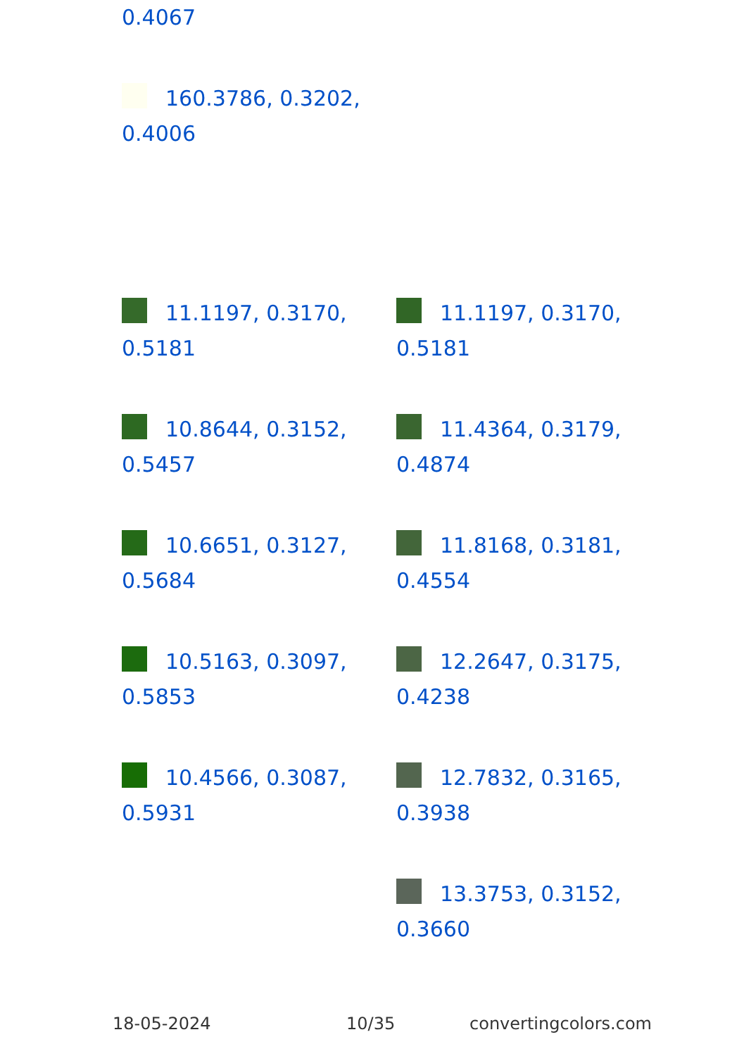0.4067
160.3786, 0.3202, 0.4006
11.1197, 0.3170, 0.5181
11.1197, 0.3170, 0.5181
10.8644, 0.3152, 0.5457
11.4364, 0.3179, 0.4874
10.6651, 0.3127, 0.5684
11.8168, 0.3181, 0.4554
10.5163, 0.3097, 0.5853
12.2647, 0.3175, 0.4238
10.4566, 0.3087, 0.5931
12.7832, 0.3165, 0.3938
13.3753, 0.3152, 0.3660
18-05-2024 10/35 convertingcolors.com